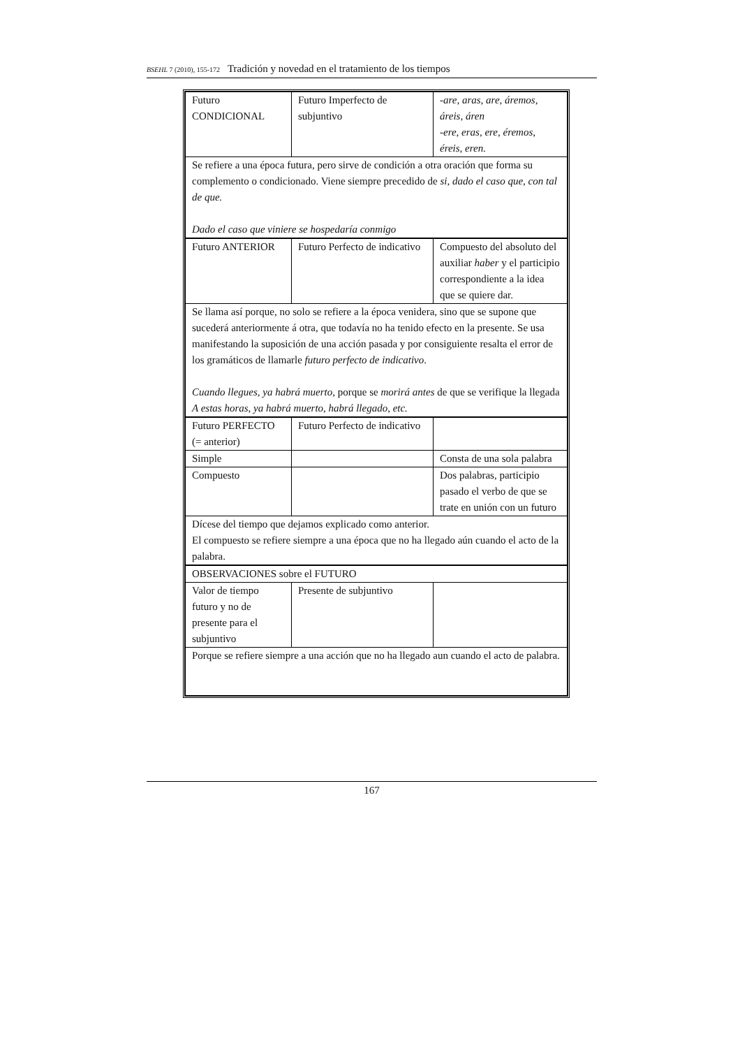BSEHL 7 (2010), 155-172 Tradición y novedad en el tratamiento de los tiempos
| Futuro CONDICIONAL | Futuro Imperfecto de subjuntivo | -are, aras, are, áremos, áreis, áren -ere, eras, ere, éremos, éreis, eren. |
| Se refiere a una época futura, pero sirve de condición a otra oración que forma su complemento o condicionado. Viene siempre precedido de si, dado el caso que, con tal de que. Dado el caso que viniere se hospedaría conmigo | | |
| Futuro ANTERIOR | Futuro Perfecto de indicativo | Compuesto del absoluto del auxiliar haber y el participio correspondiente a la idea que se quiere dar. |
| Se llama así porque, no solo se refiere a la época venidera, sino que se supone que sucederá anteriormente á otra, que todavía no ha tenido efecto en la presente. Se usa manifestando la suposición de una acción pasada y por consiguiente resalta el error de los gramáticos de llamarle futuro perfecto de indicativo . Cuando llegues, ya habrá muerto, porque se morirá antes de que se verifique la llegada A estas horas, ya habrá muerto, habrá llegado, etc. | | |
| Futuro PERFECTO (= anterior) | Futuro Perfecto de indicativo | |
| Simple | | Consta de una sola palabra |
| Compuesto | | Dos palabras, participio pasado el verbo de que se trate en unión con un futuro |
| Dícese del tiempo que dejamos explicado como anterior. El compuesto se refiere siempre a una época que no ha llegado aún cuando el acto de la palabra. | | |
| OBSERVACIONES sobre el FUTURO | | |
| Valor de tiempo futuro y no de presente para el subjuntivo | Presente de subjuntivo | |
| Porque se refiere siempre a una acción que no ha llegado aun cuando el acto de palabra. | | |
167